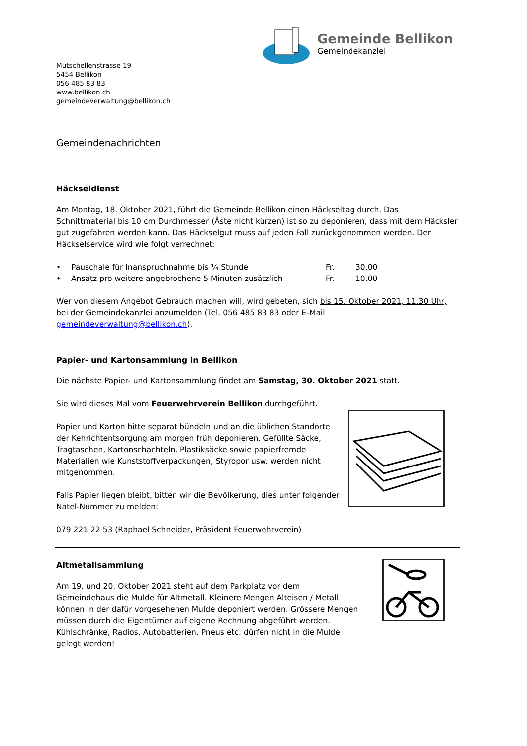Gemeinde Bellikon
Gemeindekanzlei
Mutschellenstrasse 19
5454 Bellikon
056 485 83 83
www.bellikon.ch
gemeindeverwaltung@bellikon.ch
Gemeindenachrichten
Häckseldienst
Am Montag, 18. Oktober 2021, führt die Gemeinde Bellikon einen Häckseltag durch. Das Schnittmaterial bis 10 cm Durchmesser (Äste nicht kürzen) ist so zu deponieren, dass mit dem Häcksler gut zugefahren werden kann. Das Häckselgut muss auf jeden Fall zurückgenommen werden. Der Häckselservice wird wie folgt verrechnet:
• Pauschale für Inanspruchnahme bis ¼ Stunde Fr. 30.00
• Ansatz pro weitere angebrochene 5 Minuten zusätzlich Fr. 10.00
Wer von diesem Angebot Gebrauch machen will, wird gebeten, sich bis 15. Oktober 2021, 11.30 Uhr, bei der Gemeindekanzlei anzumelden (Tel. 056 485 83 83 oder E-Mail gemeindeverwaltung@bellikon.ch).
Papier- und Kartonsammlung in Bellikon
Die nächste Papier- und Kartonsammlung findet am Samstag, 30. Oktober 2021 statt.
Sie wird dieses Mal vom Feuerwehrverein Bellikon durchgeführt.
Papier und Karton bitte separat bündeln und an die üblichen Standorte der Kehrichtentsorgung am morgen früh deponieren. Gefüllte Säcke, Tragtaschen, Kartonschachteln, Plastiksäcke sowie papierfremde Materialien wie Kunststoffverpackungen, Styropor usw. werden nicht mitgenommen.
Falls Papier liegen bleibt, bitten wir die Bevölkerung, dies unter folgender Natel-Nummer zu melden:
079 221 22 53 (Raphael Schneider, Präsident Feuerwehrverein)
Altmetallsammlung
Am 19. und 20. Oktober 2021 steht auf dem Parkplatz vor dem Gemeindehaus die Mulde für Altmetall. Kleinere Mengen Alteisen / Metall können in der dafür vorgesehenen Mulde deponiert werden. Grössere Mengen müssen durch die Eigentümer auf eigene Rechnung abgeführt werden. Kühlschränke, Radios, Autobatterien, Pneus etc. dürfen nicht in die Mulde gelegt werden!